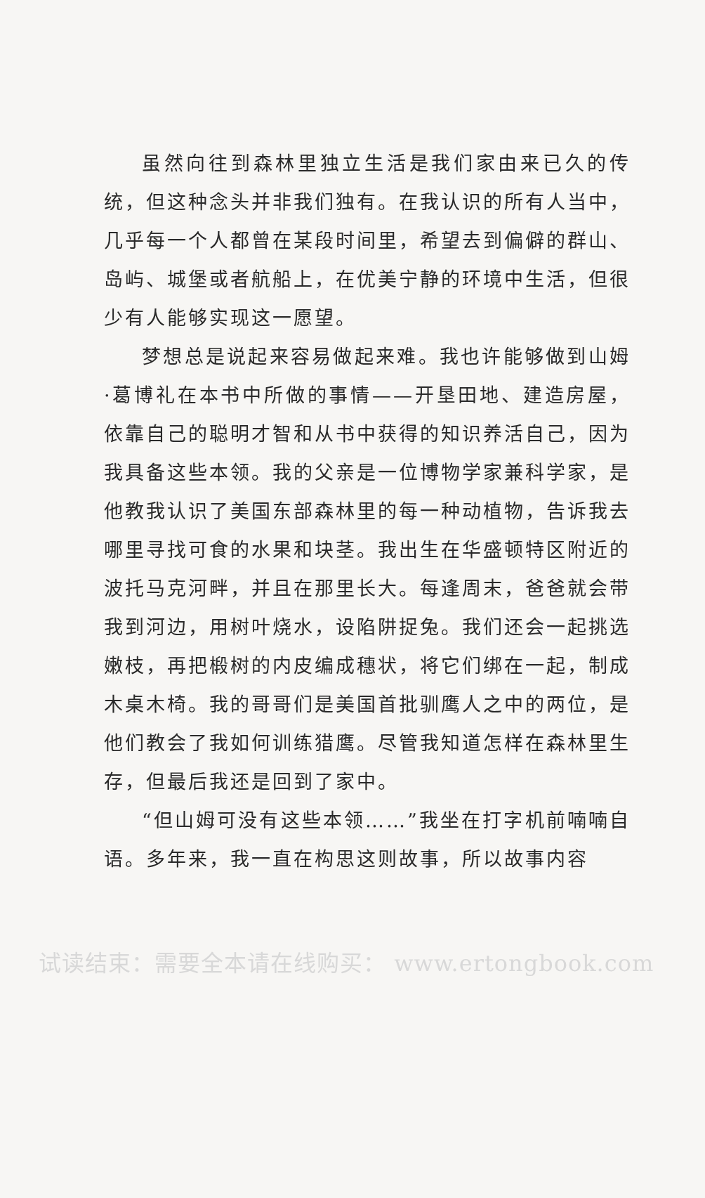虽然向往到森林里独立生活是我们家由来已久的传统，但这种念头并非我们独有。在我认识的所有人当中，几乎每一个人都曾在某段时间里，希望去到偏僻的群山、岛屿、城堡或者航船上，在优美宁静的环境中生活，但很少有人能够实现这一愿望。
梦想总是说起来容易做起来难。我也许能够做到山姆·葛博礼在本书中所做的事情——开垦田地、建造房屋，依靠自己的聪明才智和从书中获得的知识养活自己，因为我具备这些本领。我的父亲是一位博物学家兼科学家，是他教我认识了美国东部森林里的每一种动植物，告诉我去哪里寻找可食的水果和块茎。我出生在华盛顿特区附近的波托马克河畔，并且在那里长大。每逢周末，爸爸就会带我到河边，用树叶烧水，设陷阱捉兔。我们还会一起挑选嫩枝，再把椴树的内皮编成穗状，将它们绑在一起，制成木桌木椅。我的哥哥们是美国首批驯鹰人之中的两位，是他们教会了我如何训练猎鹰。尽管我知道怎样在森林里生存，但最后我还是回到了家中。
“但山姆可没有这些本领……”我坐在打字机前喃喃自语。多年来，我一直在构思这则故事，所以故事内容
试读结束：需要全本请在线购买： www.ertongbook.com